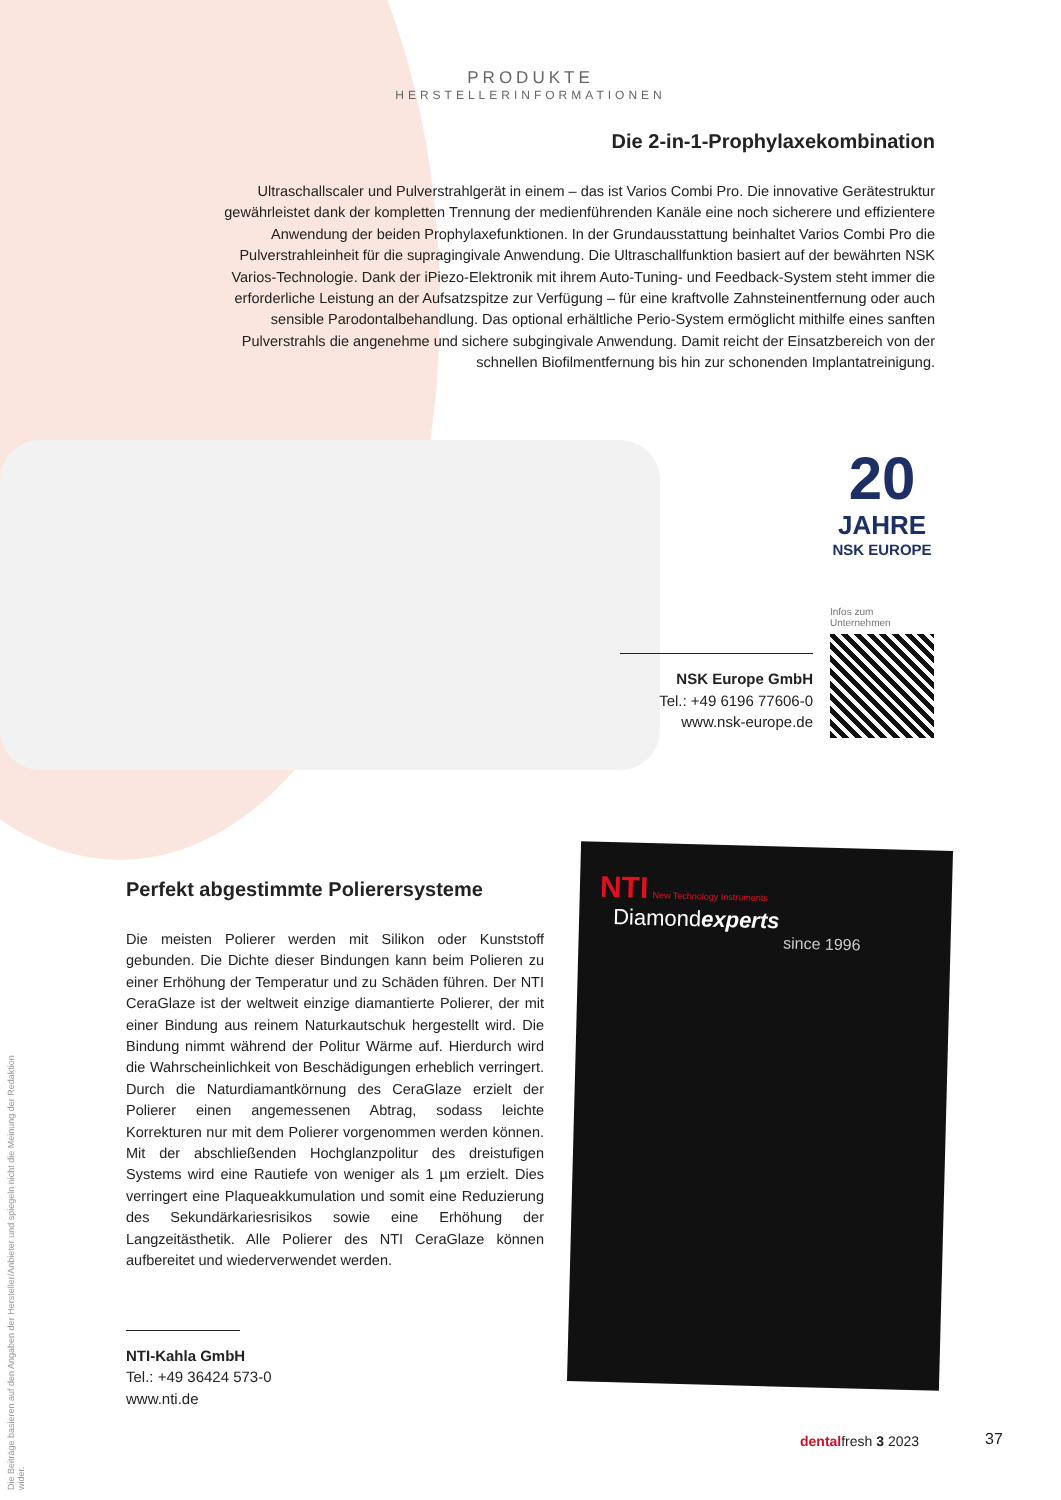PRODUKTE
HERSTELLERINFORMATIONEN
Die 2-in-1-Prophylaxekombination
Ultraschallscaler und Pulverstrahlgerät in einem – das ist Varios Combi Pro. Die innovative Gerätestruktur gewährleistet dank der kompletten Trennung der medienführenden Kanäle eine noch sicherere und effizientere Anwendung der beiden Prophylaxefunktionen. In der Grundausstattung beinhaltet Varios Combi Pro die Pulverstrahleinheit für die supra­gingivale Anwendung. Die Ultraschallfunktion basiert auf der bewährten NSK Varios-Technologie. Dank der iPiezo-Elektronik mit ihrem Auto-Tuning- und Feedback-System steht immer die erforderliche Leistung an der Aufsatzspitze zur Verfügung – für eine kraftvolle Zahnsteinentfernung oder auch sensible Parodontalbehandlung. Das optional erhältliche Perio-System ermöglicht mithilfe eines sanften Pulverstrahls die angenehme und sichere subgingivale Anwendung. Damit reicht der Einsatzbereich von der schnellen Biofilmentfernung bis hin zur schonenden Implantatreinigung.
20
JAHRE
NSK EUROPE
Infos zum Unternehmen
NSK Europe GmbH
Tel.: +49 6196 77606-0
www.nsk-europe.de
Perfekt abgestimmte Polierersysteme
Die meisten Polierer werden mit Silikon oder Kunststoff gebunden. Die Dichte dieser Bindungen kann beim Polieren zu einer Erhöhung der Temperatur und zu Schäden führen. Der NTI CeraGlaze ist der weltweit einzige diamantierte Polierer, der mit einer Bindung aus reinem Naturkautschuk hergestellt wird. Die Bindung nimmt während der Politur Wärme auf. Hierdurch wird die Wahrscheinlichkeit von Beschädigungen erheblich verringert. Durch die Naturdiamantkörnung des CeraGlaze erzielt der Polierer einen angemessenen Abtrag, sodass leichte Korrekturen nur mit dem Polierer vorgenommen werden können. Mit der abschließenden Hochglanzpolitur des dreistufigen Systems wird eine Rautiefe von weniger als 1 µm erzielt. Dies verringert eine Plaqueakkumulation und somit eine Reduzierung des Sekundärkariesrisikos sowie eine Erhöhung der Langzeitästhetik. Alle Polierer des NTI CeraGlaze können aufbereitet und wiederverwendet werden.
NTI-Kahla GmbH
Tel.: +49 36424 573-0
www.nti.de
NTI New Technology Instruments Diamondexperts
since 1996
dentalfresh 3 2023 37
Die Beiträge basieren auf den Angaben der Hersteller/Anbieter und spiegeln nicht die Meinung der Redaktion wider.